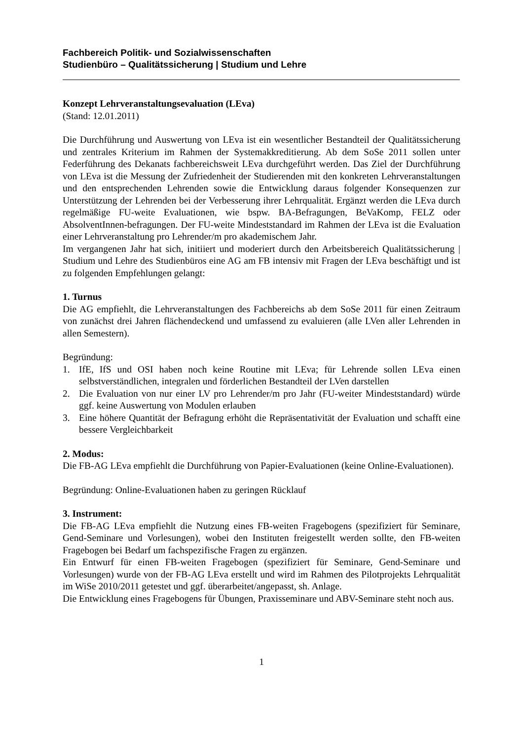Fachbereich Politik- und Sozialwissenschaften
Studienbüro – Qualitätssicherung | Studium und Lehre
Konzept Lehrveranstaltungsevaluation (LEva)
(Stand: 12.01.2011)
Die Durchführung und Auswertung von LEva ist ein wesentlicher Bestandteil der Qualitätssicherung und zentrales Kriterium im Rahmen der Systemakkreditierung. Ab dem SoSe 2011 sollen unter Federführung des Dekanats fachbereichsweit LEva durchgeführt werden. Das Ziel der Durchführung von LEva ist die Messung der Zufriedenheit der Studierenden mit den konkreten Lehrveranstaltungen und den entsprechenden Lehrenden sowie die Entwicklung daraus folgender Konsequenzen zur Unterstützung der Lehrenden bei der Verbesserung ihrer Lehrqualität. Ergänzt werden die LEva durch regelmäßige FU-weite Evaluationen, wie bspw. BA-Befragungen, BeVaKomp, FELZ oder AbsolventInnen-befragungen. Der FU-weite Mindeststandard im Rahmen der LEva ist die Evaluation einer Lehrveranstaltung pro Lehrender/m pro akademischem Jahr.
Im vergangenen Jahr hat sich, initiiert und moderiert durch den Arbeitsbereich Qualitätssicherung | Studium und Lehre des Studienbüros eine AG am FB intensiv mit Fragen der LEva beschäftigt und ist zu folgenden Empfehlungen gelangt:
1. Turnus
Die AG empfiehlt, die Lehrveranstaltungen des Fachbereichs ab dem SoSe 2011 für einen Zeitraum von zunächst drei Jahren flächendeckend und umfassend zu evaluieren (alle LVen aller Lehrenden in allen Semestern).
Begründung:
1. IfE, IfS und OSI haben noch keine Routine mit LEva; für Lehrende sollen LEva einen selbstverständlichen, integralen und förderlichen Bestandteil der LVen darstellen
2. Die Evaluation von nur einer LV pro Lehrender/m pro Jahr (FU-weiter Mindeststandard) würde ggf. keine Auswertung von Modulen erlauben
3. Eine höhere Quantität der Befragung erhöht die Repräsentativität der Evaluation und schafft eine bessere Vergleichbarkeit
2. Modus:
Die FB-AG LEva empfiehlt die Durchführung von Papier-Evaluationen (keine Online-Evaluationen).
Begründung: Online-Evaluationen haben zu geringen Rücklauf
3. Instrument:
Die FB-AG LEva empfiehlt die Nutzung eines FB-weiten Fragebogens (spezifiziert für Seminare, Gend-Seminare und Vorlesungen), wobei den Instituten freigestellt werden sollte, den FB-weiten Fragebogen bei Bedarf um fachspezifische Fragen zu ergänzen.
Ein Entwurf für einen FB-weiten Fragebogen (spezifiziert für Seminare, Gend-Seminare und Vorlesungen) wurde von der FB-AG LEva erstellt und wird im Rahmen des Pilotprojekts Lehrqualität im WiSe 2010/2011 getestet und ggf. überarbeitet/angepasst, sh. Anlage.
Die Entwicklung eines Fragebogens für Übungen, Praxisseminare und ABV-Seminare steht noch aus.
1